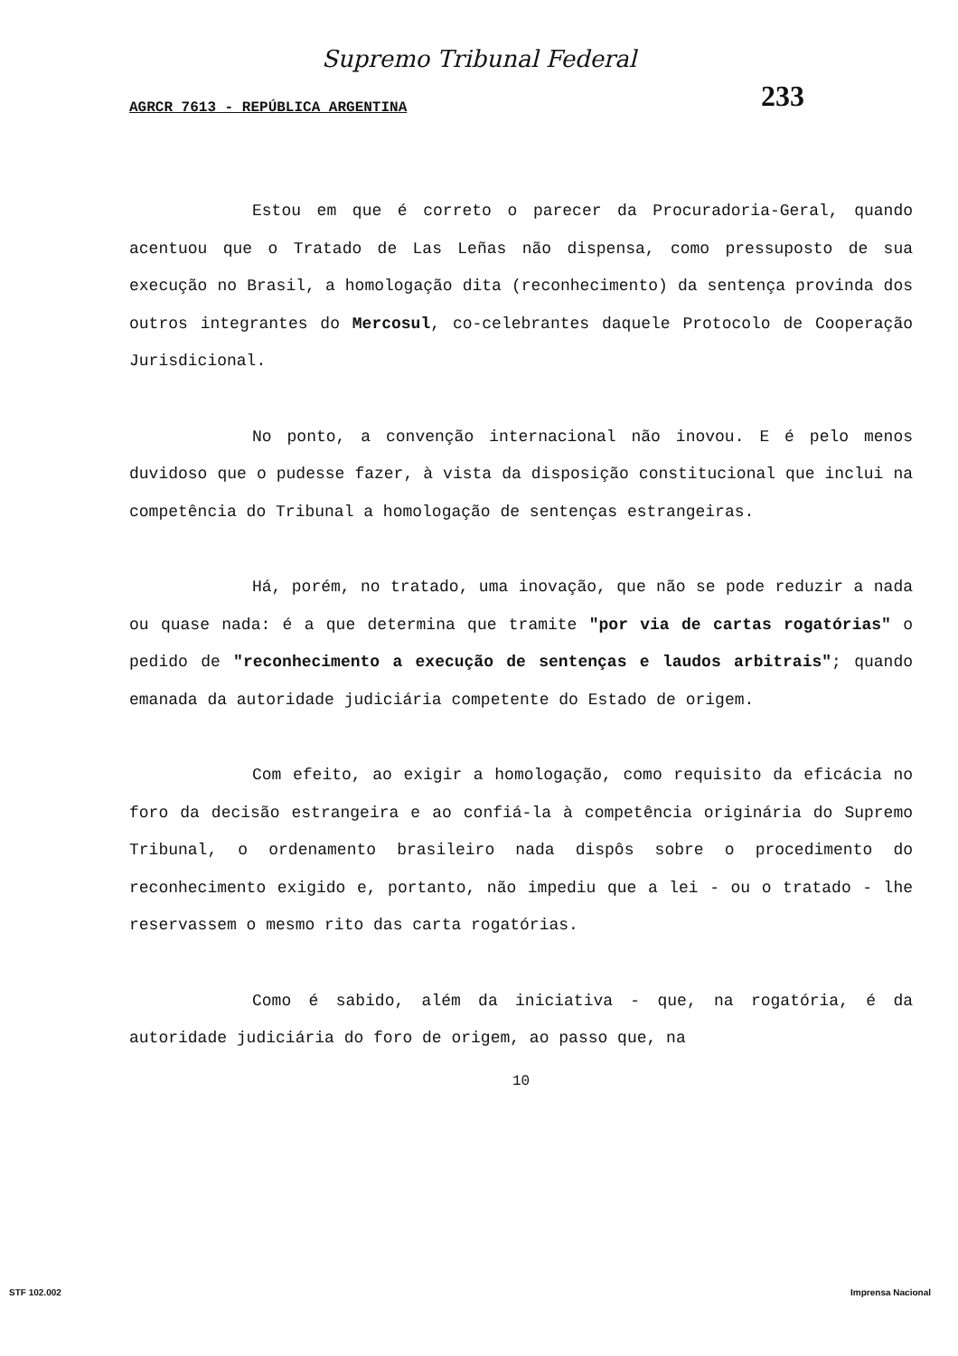Supremo Tribunal Federal
AGRCR 7613 - REPÚBLICA ARGENTINA
233
Estou em que é correto o parecer da Procuradoria-Geral, quando acentuou que o Tratado de Las Leñas não dispensa, como pressuposto de sua execução no Brasil, a homologação dita (reconhecimento) da sentença provinda dos outros integrantes do Mercosul, co-celebrantes daquele Protocolo de Cooperação Jurisdicional.
No ponto, a convenção internacional não inovou. E é pelo menos duvidoso que o pudesse fazer, à vista da disposição constitucional que inclui na competência do Tribunal a homologação de sentenças estrangeiras.
Há, porém, no tratado, uma inovação, que não se pode reduzir a nada ou quase nada: é a que determina que tramite "por via de cartas rogatórias" o pedido de "reconhecimento a execução de sentenças e laudos arbitrais"; quando emanada da autoridade judiciária competente do Estado de origem.
Com efeito, ao exigir a homologação, como requisito da eficácia no foro da decisão estrangeira e ao confiá-la à competência originária do Supremo Tribunal, o ordenamento brasileiro nada dispôs sobre o procedimento do reconhecimento exigido e, portanto, não impediu que a lei - ou o tratado - lhe reservassem o mesmo rito das carta rogatórias.
Como é sabido, além da iniciativa - que, na rogatória, é da autoridade judiciária do foro de origem, ao passo que, na
10
STF 102.002 Imprensa Nacional